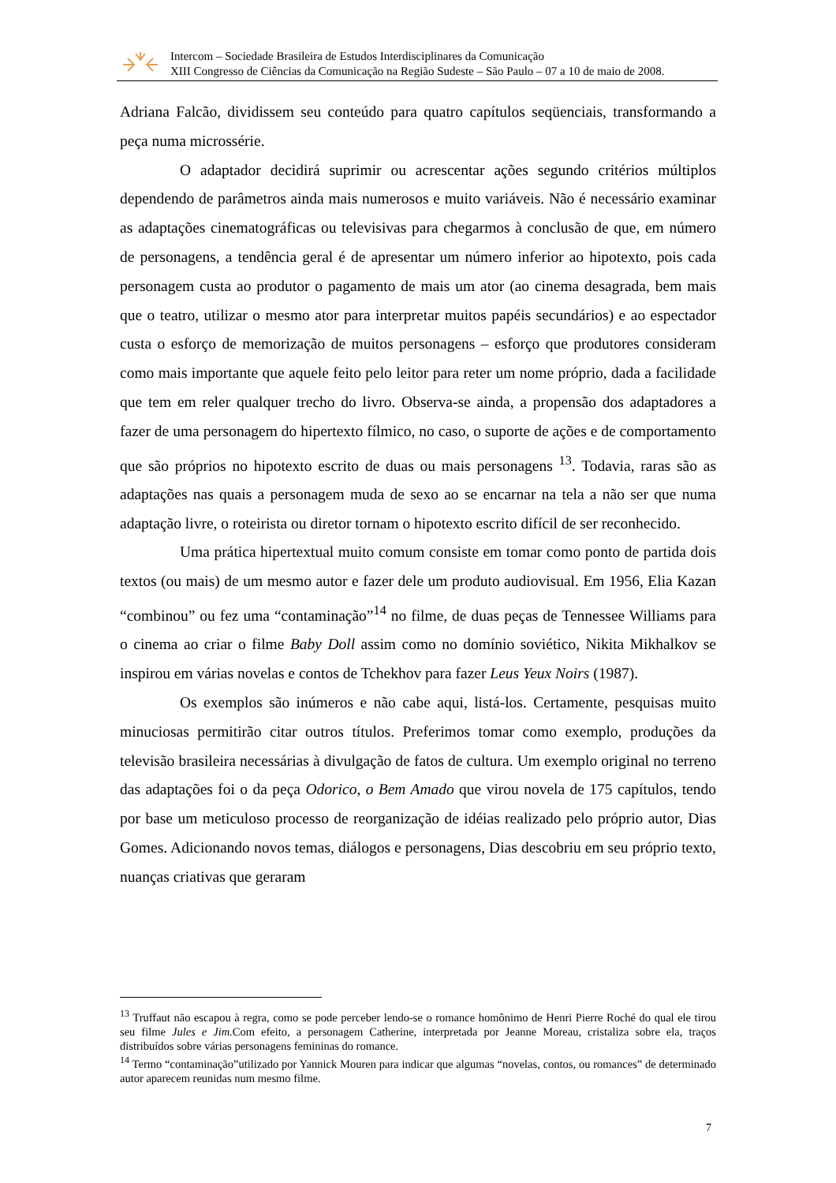Intercom – Sociedade Brasileira de Estudos Interdisciplinares da Comunicação
XIII Congresso de Ciências da Comunicação na Região Sudeste – São Paulo – 07 a 10 de maio de 2008.
Adriana Falcão, dividissem seu conteúdo para quatro capítulos seqüenciais, transformando a peça numa microssérie.
O adaptador decidirá suprimir ou acrescentar ações segundo critérios múltiplos dependendo de parâmetros ainda mais numerosos e muito variáveis. Não é necessário examinar as adaptações cinematográficas ou televisivas para chegarmos à conclusão de que, em número de personagens, a tendência geral é de apresentar um número inferior ao hipotexto, pois cada personagem custa ao produtor o pagamento de mais um ator (ao cinema desagrada, bem mais que o teatro, utilizar o mesmo ator para interpretar muitos papéis secundários) e ao espectador custa o esforço de memorização de muitos personagens – esforço que produtores consideram como mais importante que aquele feito pelo leitor para reter um nome próprio, dada a facilidade que tem em reler qualquer trecho do livro. Observa-se ainda, a propensão dos adaptadores a fazer de uma personagem do hipertexto fílmico, no caso, o suporte de ações e de comportamento que são próprios no hipotexto escrito de duas ou mais personagens <sup>13</sup>. Todavia, raras são as adaptações nas quais a personagem muda de sexo ao se encarnar na tela a não ser que numa adaptação livre, o roteirista ou diretor tornam o hipotexto escrito difícil de ser reconhecido.
Uma prática hipertextual muito comum consiste em tomar como ponto de partida dois textos (ou mais) de um mesmo autor e fazer dele um produto audiovisual. Em 1956, Elia Kazan “combinou” ou fez uma “contaminação”<sup>14</sup> no filme, de duas peças de Tennessee Williams para o cinema ao criar o filme Baby Doll assim como no domínio soviético, Nikita Mikhalkov se inspirou em várias novelas e contos de Tchekhov para fazer Leus Yeux Noirs (1987).
Os exemplos são inúmeros e não cabe aqui, listá-los. Certamente, pesquisas muito minuciosas permitirão citar outros títulos. Preferimos tomar como exemplo, produções da televisão brasileira necessárias à divulgação de fatos de cultura. Um exemplo original no terreno das adaptações foi o da peça Odorico, o Bem Amado que virou novela de 175 capítulos, tendo por base um meticuloso processo de reorganização de idéias realizado pelo próprio autor, Dias Gomes. Adicionando novos temas, diálogos e personagens, Dias descobriu em seu próprio texto, nuanças criativas que geraram
<sup>13</sup> Truffaut não escapou à regra, como se pode perceber lendo-se o romance homônimo de Henri Pierre Roché do qual ele tirou seu filme Jules e Jim. Com efeito, a personagem Catherine, interpretada por Jeanne Moreau, cristaliza sobre ela, traços distribuídos sobre várias personagens femininas do romance.
<sup>14</sup> Termo “contaminação”utilizado por Yannick Mouren para indicar que algumas “novelas, contos, ou romances” de determinado autor aparecem reunidas num mesmo filme.
7